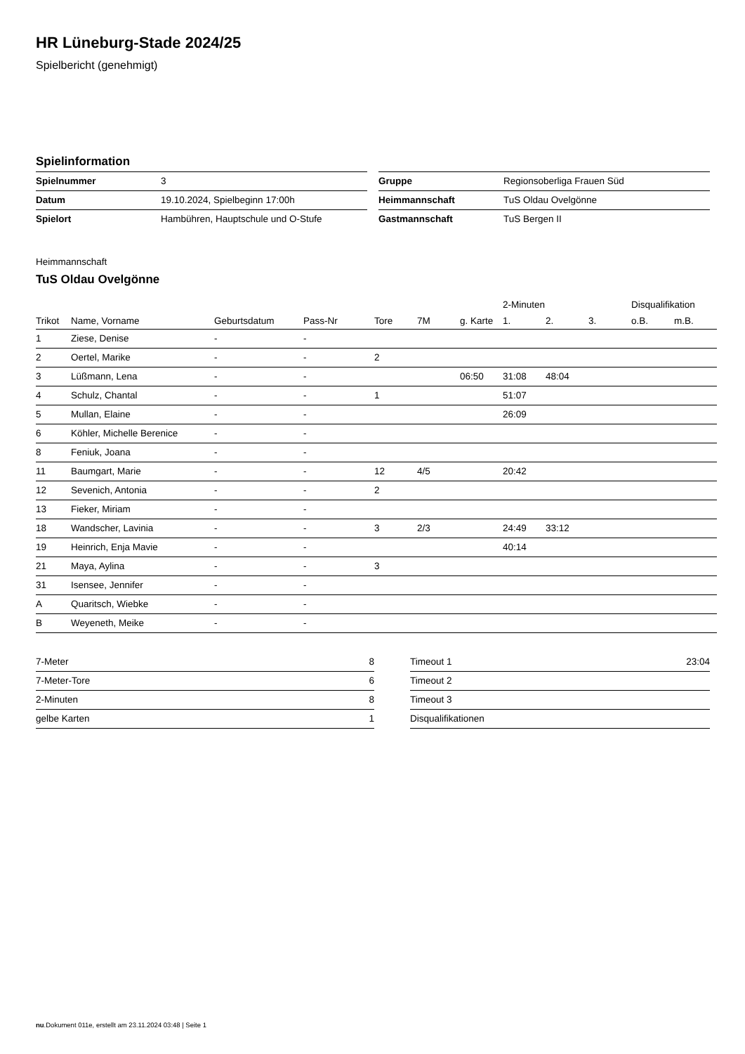HR Lüneburg-Stade 2024/25
Spielbericht (genehmigt)
Spielinformation
| Spielnummer | 3 |
| Datum | 19.10.2024, Spielbeginn 17:00h |
| Spielort | Hambühren, Hauptschule und O-Stufe |
| Gruppe | Regionsoberliga Frauen Süd |
| Heimmannschaft | TuS Oldau Ovelgönne |
| Gastmannschaft | TuS Bergen II |
Heimmannschaft
TuS Oldau Ovelgönne
| | | | | | | | 2-Minuten | | | Disqualifikation | |
| --- | --- | --- | --- | --- | --- | --- | --- | --- | --- | --- | --- |
| Trikot | Name, Vorname | Geburtsdatum | Pass-Nr | Tore | 7M | g. Karte | 1. | 2. | 3. | o.B. | m.B. |
| 1 | Ziese, Denise | - | - | | | | | | | | |
| 2 | Oertel, Marike | - | - | 2 | | | | | | | |
| 3 | Lüßmann, Lena | - | - | | | 06:50 | 31:08 | 48:04 | | | |
| 4 | Schulz, Chantal | - | - | 1 | | | 51:07 | | | | |
| 5 | Mullan, Elaine | - | - | | | | 26:09 | | | | |
| 6 | Köhler, Michelle Berenice | - | - | | | | | | | | |
| 8 | Feniuk, Joana | - | - | | | | | | | | |
| 11 | Baumgart, Marie | - | - | 12 | 4/5 | | 20:42 | | | | |
| 12 | Sevenich, Antonia | - | - | 2 | | | | | | | |
| 13 | Fieker, Miriam | - | - | | | | | | | | |
| 18 | Wandscher, Lavinia | - | - | 3 | 2/3 | | 24:49 | 33:12 | | | |
| 19 | Heinrich, Enja Mavie | - | - | | | | 40:14 | | | | |
| 21 | Maya, Aylina | - | - | 3 | | | | | | | |
| 31 | Isensee, Jennifer | - | - | | | | | | | | |
| A | Quaritsch, Wiebke | - | - | | | | | | | | |
| B | Weyeneth, Meike | - | - | | | | | | | | |
| 7-Meter | 8 |
| 7-Meter-Tore | 6 |
| 2-Minuten | 8 |
| gelbe Karten | 1 |
| Timeout 1 | 23:04 |
| Timeout 2 | |
| Timeout 3 | |
| Disqualifikationen | |
nu.Dokument 011e, erstellt am 23.11.2024 03:48 | Seite 1